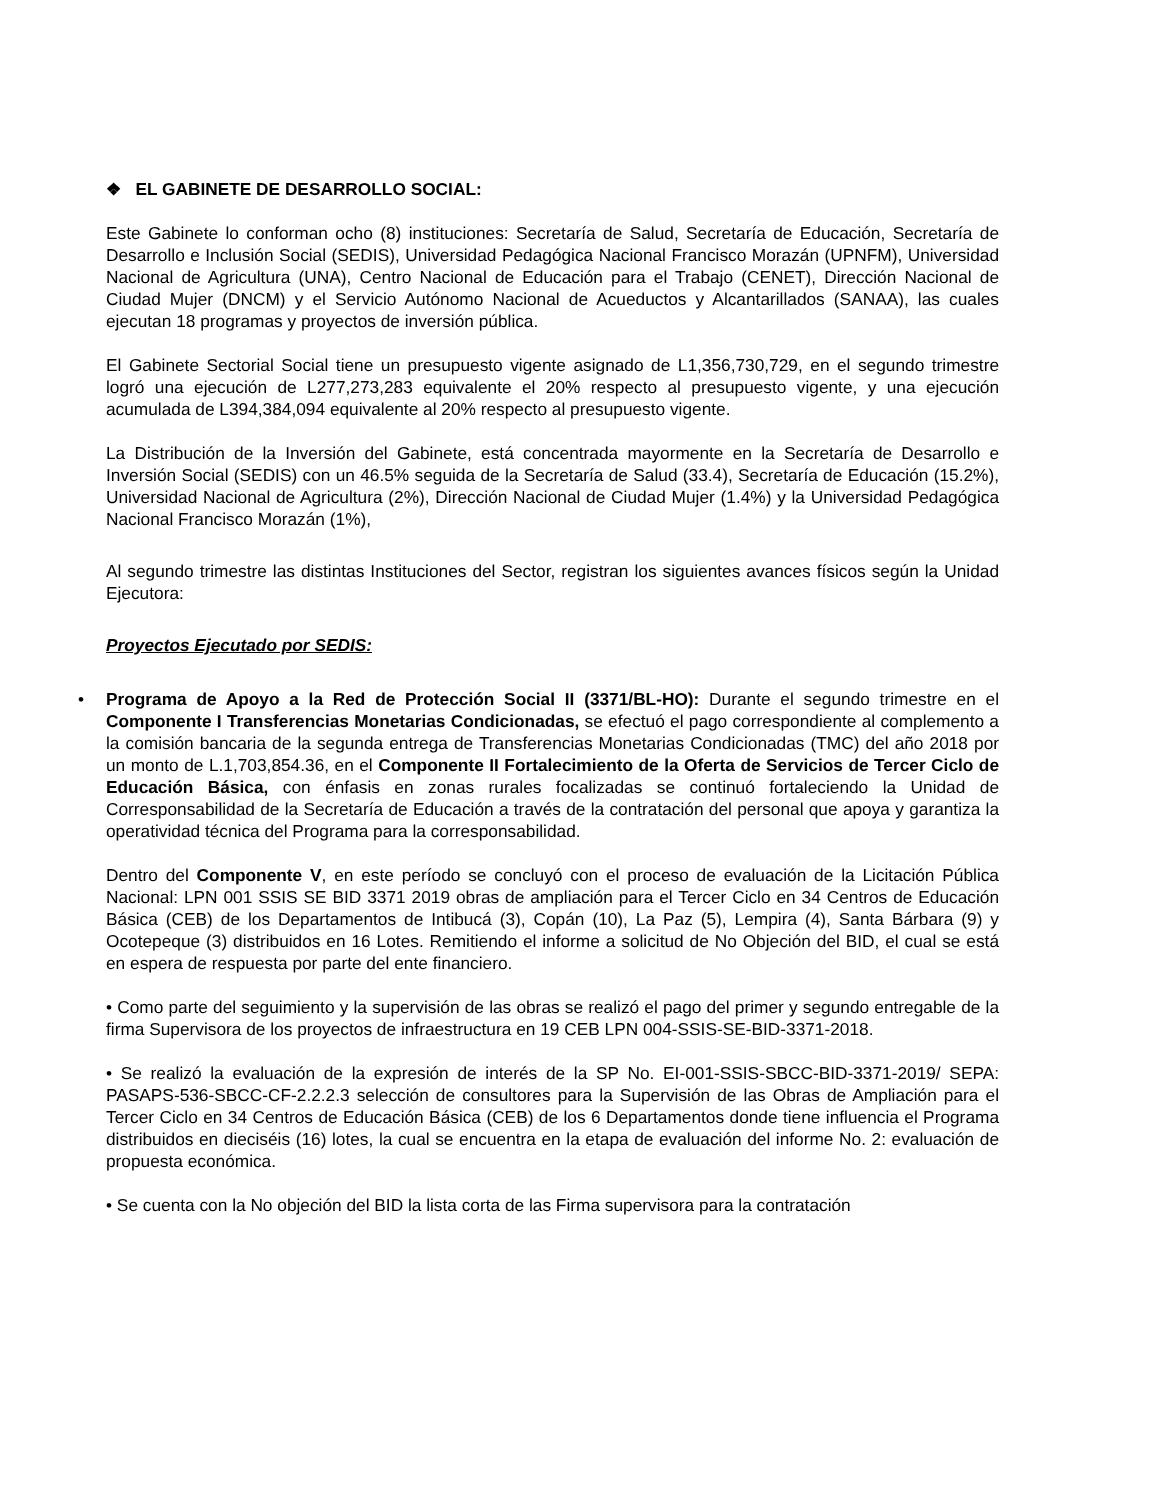❖ EL GABINETE DE DESARROLLO SOCIAL:
Este Gabinete lo conforman ocho (8) instituciones: Secretaría de Salud, Secretaría de Educación, Secretaría de Desarrollo e Inclusión Social (SEDIS), Universidad Pedagógica Nacional Francisco Morazán (UPNFM), Universidad Nacional de Agricultura (UNA), Centro Nacional de Educación para el Trabajo (CENET), Dirección Nacional de Ciudad Mujer (DNCM) y el Servicio Autónomo Nacional de Acueductos y Alcantarillados (SANAA), las cuales ejecutan 18 programas y proyectos de inversión pública.
El Gabinete Sectorial Social tiene un presupuesto vigente asignado de L1,356,730,729, en el segundo trimestre logró una ejecución de L277,273,283 equivalente el 20% respecto al presupuesto vigente, y una ejecución acumulada de L394,384,094 equivalente al 20% respecto al presupuesto vigente.
La Distribución de la Inversión del Gabinete, está concentrada mayormente en la Secretaría de Desarrollo e Inversión Social (SEDIS) con un 46.5% seguida de la Secretaría de Salud (33.4), Secretaría de Educación (15.2%), Universidad Nacional de Agricultura (2%), Dirección Nacional de Ciudad Mujer (1.4%) y la Universidad Pedagógica Nacional Francisco Morazán (1%),
Al segundo trimestre las distintas Instituciones del Sector, registran los siguientes avances físicos según la Unidad Ejecutora:
Proyectos Ejecutado por SEDIS:
• Programa de Apoyo a la Red de Protección Social II (3371/BL-HO): Durante el segundo trimestre en el Componente I Transferencias Monetarias Condicionadas, se efectuó el pago correspondiente al complemento a la comisión bancaria de la segunda entrega de Transferencias Monetarias Condicionadas (TMC) del año 2018 por un monto de L.1,703,854.36, en el Componente II Fortalecimiento de la Oferta de Servicios de Tercer Ciclo de Educación Básica, con énfasis en zonas rurales focalizadas se continuó fortaleciendo la Unidad de Corresponsabilidad de la Secretaría de Educación a través de la contratación del personal que apoya y garantiza la operatividad técnica del Programa para la corresponsabilidad.
Dentro del Componente V, en este período se concluyó con el proceso de evaluación de la Licitación Pública Nacional: LPN 001 SSIS SE BID 3371 2019 obras de ampliación para el Tercer Ciclo en 34 Centros de Educación Básica (CEB) de los Departamentos de Intibucá (3), Copán (10), La Paz (5), Lempira (4), Santa Bárbara (9) y Ocotepeque (3) distribuidos en 16 Lotes. Remitiendo el informe a solicitud de No Objeción del BID, el cual se está en espera de respuesta por parte del ente financiero.
• Como parte del seguimiento y la supervisión de las obras se realizó el pago del primer y segundo entregable de la firma Supervisora de los proyectos de infraestructura en 19 CEB LPN 004-SSIS-SE-BID-3371-2018.
• Se realizó la evaluación de la expresión de interés de la SP No. EI-001-SSIS-SBCC-BID-3371-2019/ SEPA: PASAPS-536-SBCC-CF-2.2.2.3 selección de consultores para la Supervisión de las Obras de Ampliación para el Tercer Ciclo en 34 Centros de Educación Básica (CEB) de los 6 Departamentos donde tiene influencia el Programa distribuidos en dieciséis (16) lotes, la cual se encuentra en la etapa de evaluación del informe No. 2: evaluación de propuesta económica.
• Se cuenta con la No objeción del BID la lista corta de las Firma supervisora para la contratación